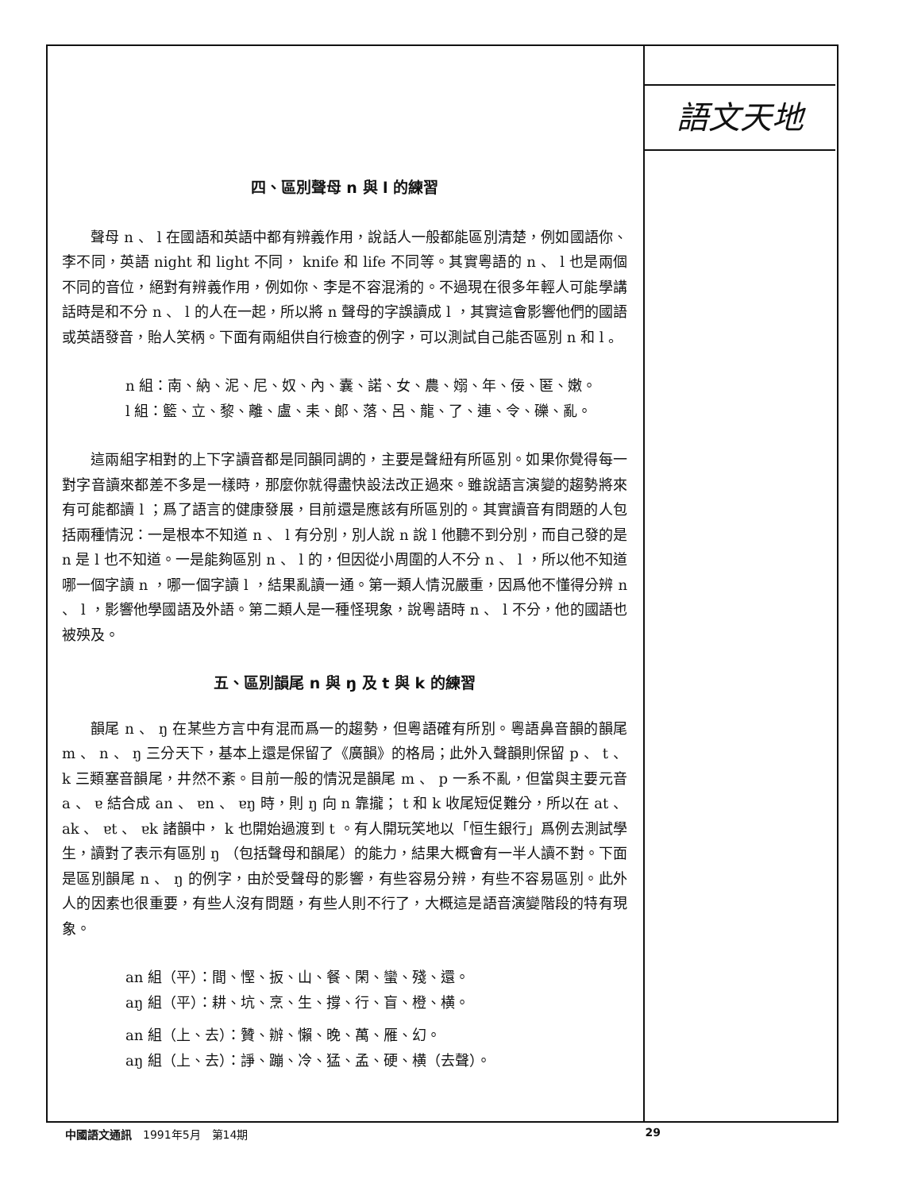四、區別聲母 n 與 l 的練習
聲母 n 、 l 在國語和英語中都有辨義作用，說話人一般都能區別清楚，例如國語你、李不同，英語 night 和 light 不同， knife 和 life 不同等。其實粵語的 n 、 l 也是兩個不同的音位，絕對有辨義作用，例如你、李是不容混淆的。不過現在很多年輕人可能學講話時是和不分 n 、 l 的人在一起，所以將 n 聲母的字誤讀成 l ，其實這會影響他們的國語或英語發音，貽人笑柄。下面有兩組供自行檢查的例字，可以測試自己能否區別 n 和 l 。
n 組：南、納、泥、尼、奴、內、囊、諾、女、農、嫋、年、佞、匿、嫩。
l 組：籃、立、黎、離、盧、耒、郎、落、呂、龍、了、連、令、礫、亂。
這兩組字相對的上下字讀音都是同韻同調的，主要是聲紐有所區別。如果你覺得每一對字音讀來都差不多是一樣時，那麼你就得盡快設法改正過來。雖說語言演變的趨勢將來有可能都讀 l ；爲了語言的健康發展，目前還是應該有所區別的。其實讀音有問題的人包括兩種情況：一是根本不知道 n 、 l 有分別，別人說 n 說 l 他聽不到分別，而自己發的是 n 是 l 也不知道。一是能夠區別 n 、 l 的，但因從小周圍的人不分 n 、 l ，所以他不知道哪一個字讀 n ，哪一個字讀 l ，結果亂讀一通。第一類人情況嚴重，因爲他不懂得分辨 n 、 l ，影響他學國語及外語。第二類人是一種怪現象，說粵語時 n 、 l 不分，他的國語也被殃及。
五、區別韻尾 n 與 ŋ 及 t 與 k 的練習
韻尾 n 、 ŋ 在某些方言中有混而爲一的趨勢，但粵語確有所別。粵語鼻音韻的韻尾 m 、 n 、 ŋ 三分天下，基本上還是保留了《廣韻》的格局；此外入聲韻則保留 p 、 t 、 k 三類塞音韻尾，井然不紊。目前一般的情況是韻尾 m 、 p 一系不亂，但當與主要元音 a 、 ɐ 結合成 an 、 ɐn 、 ɐŋ 時，則 ŋ 向 n 靠攏； t 和 k 收尾短促難分，所以在 at 、 ak 、 ɐt 、 ɐk 諸韻中， k 也開始過渡到 t 。有人開玩笑地以「恒生銀行」爲例去測試學生，讀對了表示有區別 ŋ （包括聲母和韻尾）的能力，結果大概會有一半人讀不對。下面是區別韻尾 n 、 ŋ 的例字，由於受聲母的影響，有些容易分辨，有些不容易區別。此外人的因素也很重要，有些人沒有問題，有些人則不行了，大概這是語音演變階段的特有現象。
an 組（平）：間、慳、扳、山、餐、閑、蠻、殘、還。
aŋ 組（平）：耕、坑、烹、生、撐、行、盲、橙、横。
an 組（上、去）：贊、辦、懶、晚、萬、雁、幻。
aŋ 組（上、去）：諍、蹦、冷、猛、孟、硬、横（去聲）。
語文天地
中國語文通訊　1991年5月　第14期 29